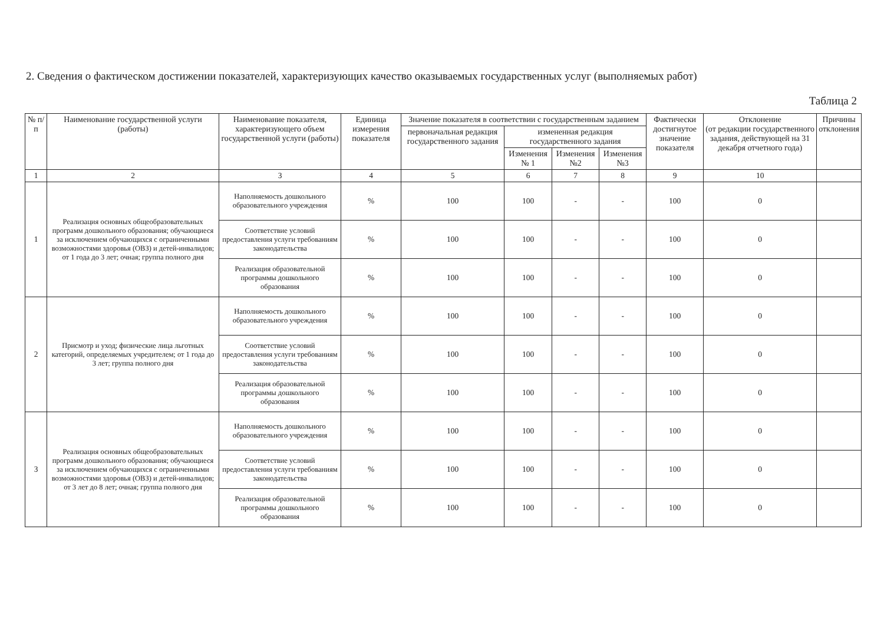2. Сведения о фактическом достижении показателей, характеризующих качество оказываемых государственных услуг (выполняемых работ)
Таблица 2
| № п/п | Наименование государственной услуги (работы) | Наименование показателя, характеризующего объем государственной услуги (работы) | Единица измерения показателя | Значение показателя в соответствии с государственным заданием | | | | Фактически достигнутое значение показателя | Отклонение (от редакции государственного задания, действующей на 31 декабря отчетного года) | Причины отклонения |
| --- | --- | --- | --- | --- | --- | --- | --- | --- | --- | --- |
| | | | | первоначальная редакция государственного задания | измененная редакция государственного задания | | | | | |
| | | | | | Изменения № 1 | Изменения №2 | Изменения №3 | | | |
| 1 | 2 | 3 | 4 | 5 | 6 | 7 | 8 | 9 | 10 | |
| 1 | Реализация основных общеобразовательных программ дошкольного образования; обучающиеся за исключением обучающихся с ограниченными возможностями здоровья (ОВЗ) и детей-инвалидов; от 1 года до 3 лет; очная; группа полного дня | Наполняемость дошкольного образовательного учреждения | % | 100 | 100 | - | - | 100 | 0 | |
| | | Соответствие условий предоставления услуги требованиям законодательства | % | 100 | 100 | - | - | 100 | 0 | |
| | | Реализация образовательной программы дошкольного образования | % | 100 | 100 | - | - | 100 | 0 | |
| 2 | Присмотр и уход; физические лица льготных категорий, определяемых учредителем; от 1 года до 3 лет; группа полного дня | Наполняемость дошкольного образовательного учреждения | % | 100 | 100 | - | - | 100 | 0 | |
| | | Соответствие условий предоставления услуги требованиям законодательства | % | 100 | 100 | - | - | 100 | 0 | |
| | | Реализация образовательной программы дошкольного образования | % | 100 | 100 | - | - | 100 | 0 | |
| 3 | Реализация основных общеобразовательных программ дошкольного образования; обучающиеся за исключением обучающихся с ограниченными возможностями здоровья (ОВЗ) и детей-инвалидов; от 3 лет до 8 лет; очная; группа полного дня | Наполняемость дошкольного образовательного учреждения | % | 100 | 100 | - | - | 100 | 0 | |
| | | Соответствие условий предоставления услуги требованиям законодательства | % | 100 | 100 | - | - | 100 | 0 | |
| | | Реализация образовательной программы дошкольного образования | % | 100 | 100 | - | - | 100 | 0 | |